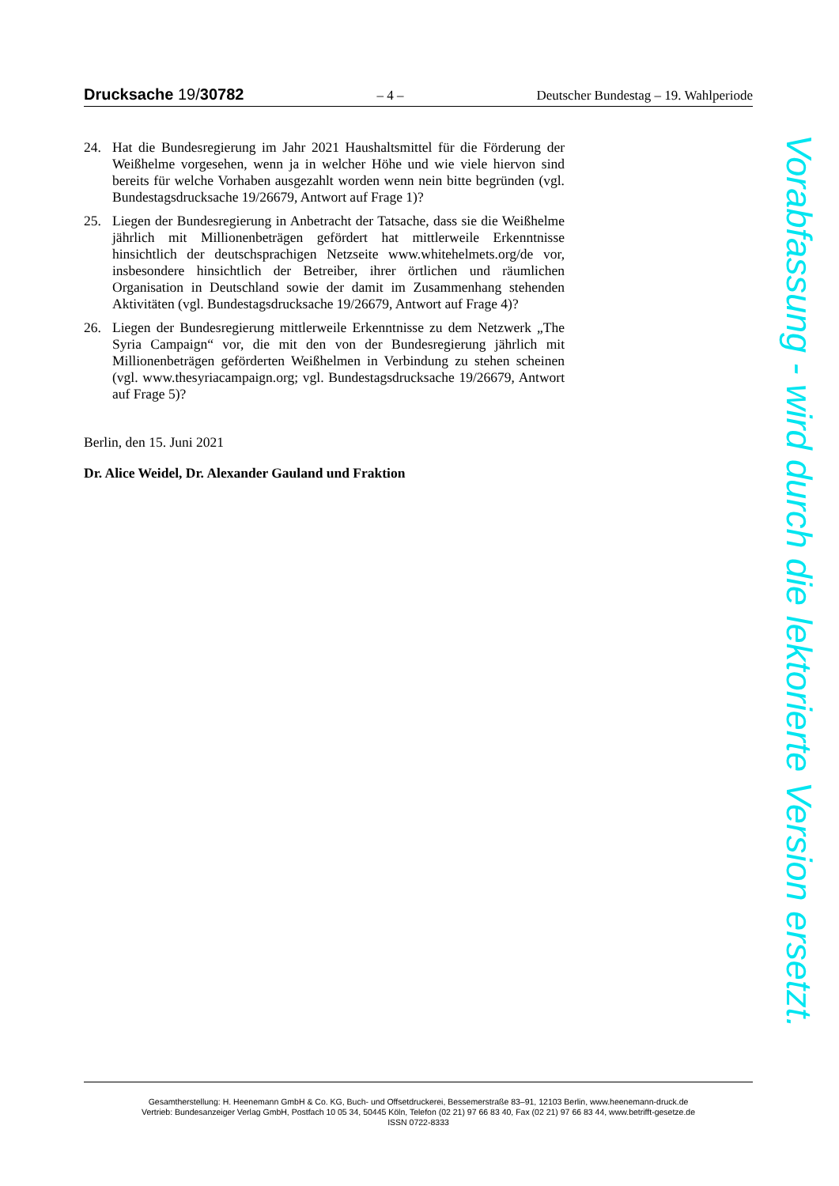Drucksache 19/30782 – 4 – Deutscher Bundestag – 19. Wahlperiode
24. Hat die Bundesregierung im Jahr 2021 Haushaltsmittel für die Förderung der Weißhelme vorgesehen, wenn ja in welcher Höhe und wie viele hiervon sind bereits für welche Vorhaben ausgezahlt worden wenn nein bitte begründen (vgl. Bundestagsdrucksache 19/26679, Antwort auf Frage 1)?
25. Liegen der Bundesregierung in Anbetracht der Tatsache, dass sie die Weißhelme jährlich mit Millionenbeträgen gefördert hat mittlerweile Erkenntnisse hinsichtlich der deutschsprachigen Netzseite www.whitehelmets.org/de vor, insbesondere hinsichtlich der Betreiber, ihrer örtlichen und räumlichen Organisation in Deutschland sowie der damit im Zusammenhang stehenden Aktivitäten (vgl. Bundestagsdrucksache 19/26679, Antwort auf Frage 4)?
26. Liegen der Bundesregierung mittlerweile Erkenntnisse zu dem Netzwerk „The Syria Campaign“ vor, die mit den von der Bundesregierung jährlich mit Millionenbeträgen geförderten Weißhelmen in Verbindung zu stehen scheinen (vgl. www.thesyriacampaign.org; vgl. Bundestagsdrucksache 19/26679, Antwort auf Frage 5)?
Berlin, den 15. Juni 2021
Dr. Alice Weidel, Dr. Alexander Gauland und Fraktion
Vorabfassung - wird durch die lektorierte Version ersetzt.
Gesamtherstellung: H. Heenemann GmbH & Co. KG, Buch- und Offsetdruckerei, Bessemerstraße 83–91, 12103 Berlin, www.heenemann-druck.de
Vertrieb: Bundesanzeiger Verlag GmbH, Postfach 10 05 34, 50445 Köln, Telefon (02 21) 97 66 83 40, Fax (02 21) 97 66 83 44, www.betrifft-gesetze.de
ISSN 0722-8333